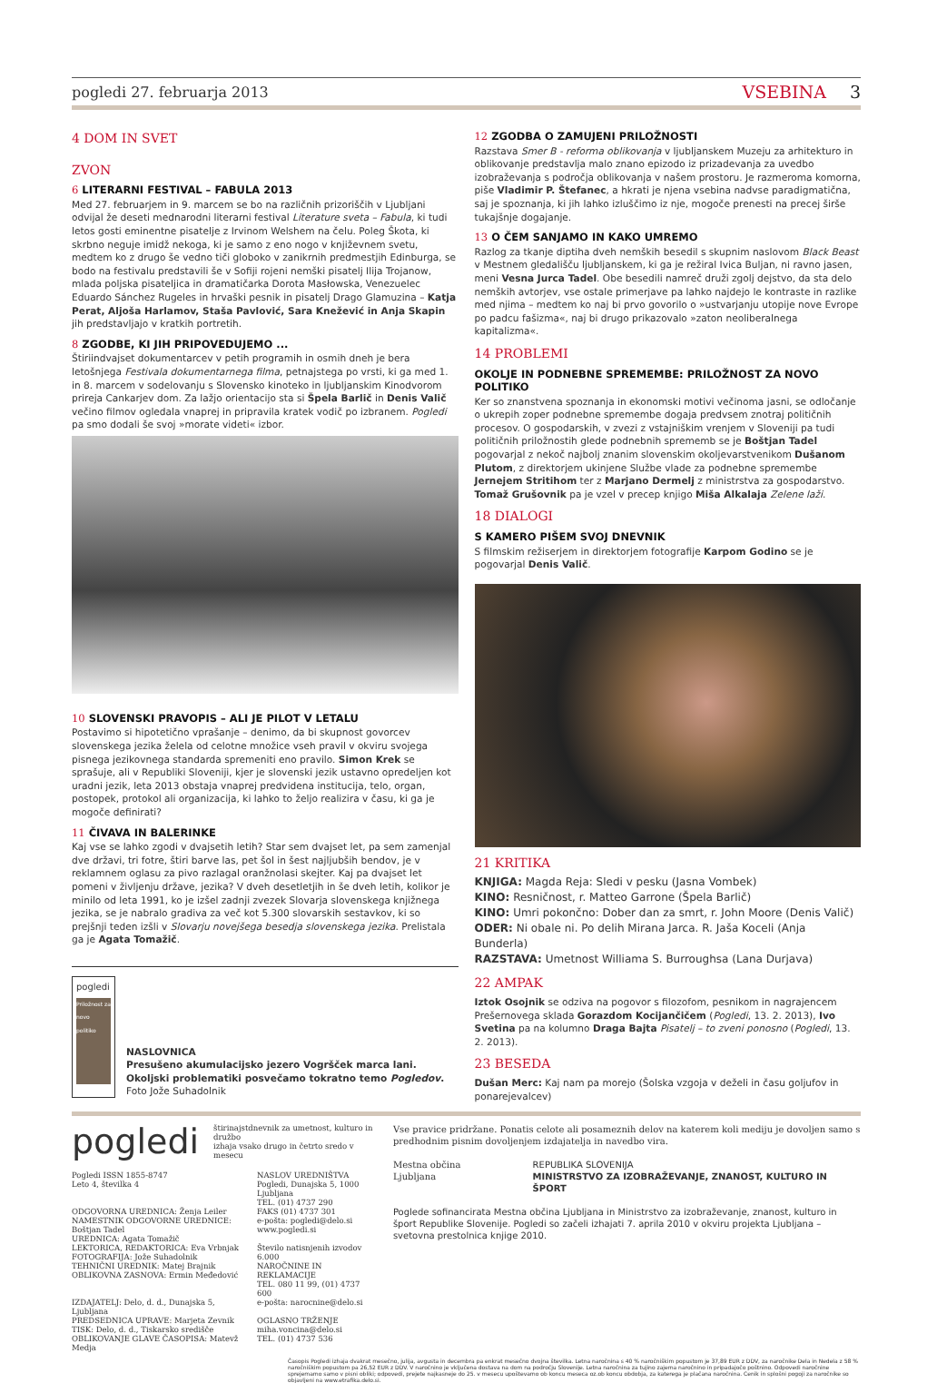pogledi 27. februarja 2013
VSEBINA 3
4 DOM IN SVET
ZVON
6 LITERARNI FESTIVAL – FABULA 2013
Med 27. februarjem in 9. marcem se bo na različnih prizoriščih v Ljubljani odvijal že deseti mednarodni literarni festival Literature sveta – Fabula, ki tudi letos gosti eminentne pisatelje z Irvinom Welshem na čelu. Poleg Škota, ki skrbno neguje imidž nekoga, ki je samo z eno nogo v književnem svetu, medtem ko z drugo še vedno tiči globoko v zanikrnih predmestjih Edinburga, se bodo na festivalu predstavili še v Sofiji rojeni nemški pisatelj Ilija Trojanow, mlada poljska pisateljica in dramatičarka Dorota Masłowska, Venezuelec Eduardo Sánchez Rugeles in hrvaški pesnik in pisatelj Drago Glamuzina – Katja Perat, Aljoša Harlamov, Staša Pavlović, Sara Knežević in Anja Skapin jih predstavljajo v kratkih portretih.
8 ZGODBE, KI JIH PRIPOVEDUJEMO ...
Štiriindvajset dokumentarcev v petih programih in osmih dneh je bera letošnjega Festivala dokumentarnega filma, petnajstega po vrsti, ki ga med 1. in 8. marcem v sodelovanju s Slovensko kinoteko in ljubljanskim Kinodvorom prireja Cankarjev dom. Za lažjo orientacijo sta si Špela Barlič in Denis Valič večino filmov ogledala vnaprej in pripravila kratek vodič po izbranem. Pogledi pa smo dodali še svoj »morate videti« izbor.
10 SLOVENSKI PRAVOPIS – ALI JE PILOT V LETALU
Postavimo si hipotetično vprašanje – denimo, da bi skupnost govorcev slovenskega jezika želela od celotne množice vseh pravil v okviru svojega pisnega jezikovnega standarda spremeniti eno pravilo. Simon Krek se sprašuje, ali v Republiki Sloveniji, kjer je slovenski jezik ustavno opredeljen kot uradni jezik, leta 2013 obstaja vnaprej predvidena institucija, telo, organ, postopek, protokol ali organizacija, ki lahko to željo realizira v času, ki ga je mogoče definirati?
11 ČIVAVA IN BALERINKE
Kaj vse se lahko zgodi v dvajsetih letih? Star sem dvajset let, pa sem zamenjal dve državi, tri fotre, štiri barve las, pet šol in šest najljubših bendov, je v reklamnem oglasu za pivo razlagal oranžnolasi skejter. Kaj pa dvajset let pomeni v življenju države, jezika? V dveh desetletjih in še dveh letih, kolikor je minilo od leta 1991, ko je izšel zadnji zvezek Slovarja slovenskega knjižnega jezika, se je nabralo gradiva za več kot 5.300 slovarskih sestavkov, ki so prejšnji teden izšli v Slovarju novejšega besedja slovenskega jezika. Prelistala ga je Agata Tomažič.
pogledi
Priložnost za novo politiko
NASLOVNICA
Presušeno akumulacijsko jezero Vogršček marca lani. Okoljski problematiki posvečamo tokratno temo Pogledov.
Foto Jože Suhadolnik
12 ZGODBA O ZAMUJENI PRILOŽNOSTI
Razstava Smer B - reforma oblikovanja v ljubljanskem Muzeju za arhitekturo in oblikovanje predstavlja malo znano epizodo iz prizadevanja za uvedbo izobraževanja s področja oblikovanja v našem prostoru. Je razmeroma komorna, piše Vladimir P. Štefanec, a hkrati je njena vsebina nadvse paradigmatična, saj je spoznanja, ki jih lahko izluščimo iz nje, mogoče prenesti na precej širše tukajšnje dogajanje.
13 O ČEM SANJAMO IN KAKO UMREMO
Razlog za tkanje diptiha dveh nemških besedil s skupnim naslovom Black Beast v Mestnem gledališču ljubljanskem, ki ga je režiral Ivica Buljan, ni ravno jasen, meni Vesna Jurca Tadel. Obe besedili namreč druži zgolj dejstvo, da sta delo nemških avtorjev, vse ostale primerjave pa lahko najdejo le kontraste in razlike med njima – medtem ko naj bi prvo govorilo o »ustvarjanju utopije nove Evrope po padcu fašizma«, naj bi drugo prikazovalo »zaton neoliberalnega kapitalizma«.
14 PROBLEMI
OKOLJE IN PODNEBNE SPREMEMBE: PRILOŽNOST ZA NOVO POLITIKO
Ker so znanstvena spoznanja in ekonomski motivi večinoma jasni, se odločanje o ukrepih zoper podnebne spremembe dogaja predvsem znotraj političnih procesov. O gospodarskih, v zvezi z vstajniškim vrenjem v Sloveniji pa tudi političnih priložnostih glede podnebnih sprememb se je Boštjan Tadel pogovarjal z nekoč najbolj znanim slovenskim okoljevarstvenikom Dušanom Plutom, z direktorjem ukinjene Službe vlade za podnebne spremembe Jernejem Stritihom ter z Marjano Dermelj z ministrstva za gospodarstvo. Tomaž Grušovnik pa je vzel v precep knjigo Miša Alkalaja Zelene laži.
18 DIALOGI
S KAMERO PIŠEM SVOJ DNEVNIK
S filmskim režiserjem in direktorjem fotografije Karpom Godino se je pogovarjal Denis Valič.
21 KRITIKA
KNJIGA: Magda Reja: Sledi v pesku (Jasna Vombek)
KINO: Resničnost, r. Matteo Garrone (Špela Barlič)
KINO: Umri pokončno: Dober dan za smrt, r. John Moore (Denis Valič)
ODER: Ni obale ni. Po delih Mirana Jarca. R. Jaša Koceli (Anja Bunderla)
RAZSTAVA: Umetnost Williama S. Burroughsa (Lana Durjava)
22 AMPAK
Iztok Osojnik se odziva na pogovor s filozofom, pesnikom in nagrajencem Prešernovega sklada Gorazdom Kocijančičem (Pogledi, 13. 2. 2013), Ivo Svetina pa na kolumno Draga Bajta Pisatelj – to zveni ponosno (Pogledi, 13. 2. 2013).
23 BESEDA
Dušan Merc: Kaj nam pa morejo (Šolska vzgoja v deželi in času goljufov in ponarejevalcev)
pogledi štirinajstdnevnik za umetnost, kulturo in družbo
izhaja vsako drugo in četrto sredo v mesecu
Pogledi ISSN 1855-8747
Leto 4, številka 4
ODGOVORNA UREDNICA: Ženja Leiler
NAMESTNIK ODGOVORNE UREDNICE: Boštjan Tadel
UREDNICA: Agata Tomažič
LEKTORICA, REDAKTORICA: Eva Vrbnjak
FOTOGRAFIJA: Jože Suhadolnik
TEHNIČNI UREDNIK: Matej Brajnik
OBLIKOVNA ZASNOVA: Ermin Međedović
IZDAJATELJ: Delo, d. d., Dunajska 5, Ljubljana
PREDSEDNICA UPRAVE: Marjeta Zevnik
TISK: Delo, d. d., Tiskarsko središče
OBLIKOVANJE GLAVE ČASOPISA: Matevž Medja
NASLOV UREDNIŠTVA
Pogledi, Dunajska 5, 1000 Ljubljana
TEL. (01) 4737 290
FAKS (01) 4737 301
e-pošta: pogledi@delo.si
www.pogledi.si
Število natisnjenih izvodov 6.000
NAROČNINE IN REKLAMACIJE
TEL. 080 11 99, (01) 4737 600
e-pošta: narocnine@delo.si
OGLASNO TRŽENJE
miha.voncina@delo.si
TEL. (01) 4737 536
Vse pravice pridržane. Ponatis celote ali posameznih delov na katerem koli mediju je dovoljen samo s predhodnim pisnim dovoljenjem izdajatelja in navedbo vira.
Mestna občina Ljubljana REPUBLIKA SLOVENIJA
MINISTRSTVO ZA IZOBRAŽEVANJE, ZNANOST, KULTURO IN ŠPORT
Poglede sofinancirata Mestna občina Ljubljana in Ministrstvo za izobraževanje, znanost, kulturo in šport Republike Slovenije. Pogledi so začeli izhajati 7. aprila 2010 v okviru projekta Ljubljana – svetovna prestolnica knjige 2010.
Časopis Pogledi izhaja dvakrat mesečno, julija, avgusta in decembra pa enkrat mesečno dvojna številka. Letna naročnina s 40 % naročniškim popustom je 37,89 EUR z DDV, za naročnike Dela in Nedela z 58 % naročniškim popustom pa 26,52 EUR z DDV. V naročnino je vključena dostava na dom na področju Slovenije. Letna naročnina za tujino zajema naročnino in pripadajočo poštnino. Odpovedi naročnine sprejemamo samo v pisni obliki; odpovedi, prejete najkasneje do 25. v mesecu upoštevamo ob koncu meseca oz.ob koncu obdobja, za katerega je plačana naročnina. Cenik in splošni pogoji za naročnike so objavljeni na www.etrafika.delo.si.